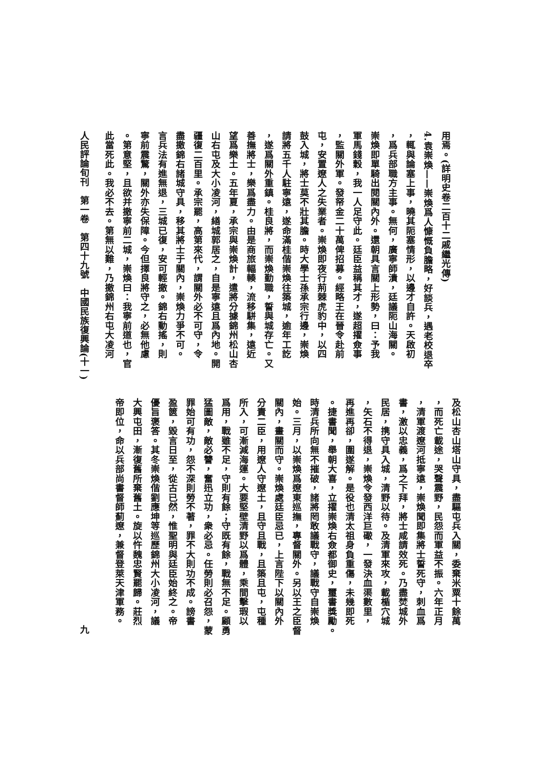用焉。(詳明史卷二百十二戚繼光傳)
4.袁崇煥——崇煥爲人慷慨負膽略，好談兵，遇老校退卒
，輒與論塞上事，曉其阨塞情形，以邊才自許。天啟初
，爲兵部職方主事。無何，廣寧師潰，廷議阨山海關。
崇煥即單騎出閱關內外。還朝具言關上形勢，曰：予我
軍馬錢穀，我一人足守此。廷臣益稱其才，遂超擢僉事
，監關外軍。發帑金二十萬俾招募。經略王在晉令赴前
屯，安置遼人之失業者。崇煥即夜行荊棘虎豹中，以四
鼓入城，將士莫不壯其膽。時大學士孫承宗行邊，崇煥
請將五千人駐寧遠，遂命滿桂偕崇煥往築城，逾年工訖
，遂爲關外重鎮。桂良將，而崇煥勤職，誓與城存亡。又
善撫將士，樂爲盡力。由是商旅輻輳，流移駢集，遠近
望爲樂土。五年夏，承宗與崇煥計，遣將分據錦州松山杏
山右屯及大小凌河，繕城郭居之，自是寧遠且爲內地。開
疆復二百里。承宗罷，高第來代，謂關外必不可守，令
盡撤錦右諸城守具，移其將士于關內，崇煥力爭不可。
言兵法有進無退，三城已復，安可輕撤。錦右動搖，則
寧前震驚，關外亦失保障。今但擇良將守之，必無他慮
。第意堅，且欲并撤寧前二城，崇煥曰：我寧前道也，官
此當死此。我必不去。第無以難，乃撤錦州右屯大凌河
及松山杏山塔山守具，盡驅屯兵入關，委棄米粟十餘萬
，而死亡載途，哭聲震野，民怨而軍益不振。六年正月
，清軍渡遼河抵寧遠，崇煥聞即集將士誓死守，刺血爲
書，激以忠義，爲之下拜，將士咸請效死。乃盡焚城外
民居，携守具入城，清野以待。及清軍來攻，載楯穴城
，矢石不得退，崇煥令發西洋巨礮，一發決血渠數里，
再進再卻，圍遂解。是役也清太祖身負重傷，未幾即死
。捷書聞，舉朝大喜，立擢崇煥右僉都御史，璽書獎勵。
時清兵所向無不摧破，諸將罔敢議戰守，議戰守自崇煥
始。三月，以崇煥爲遼東巡撫，專督關外。另以王之臣督
關內，畫關而守。崇煥處廷臣忌已，上言陛下以關內外
分責二臣，用遼人守遼土，且守且戰，且築且屯，屯種
所入，可漸減海運。大要堅壁清野以爲體，乘間擊瑕以
爲用，戰雖不足，守則有餘；守既有餘，戰無不足。顧勇
猛圖敵，敵必讐，奮迅立功，衆必忌。任勞則必召怨，蒙
罪始可有功，怨不深則勞不著，罪不大則功不成。謗書
盈篋，毀言日至，從古已然，惟聖明與廷臣始終之。帝
優旨褒答。其冬崇煥偕劉應坤等巡歷錦州大小凌河，議
大興屯田，漸復舊所棄舊土。旋以忤魏忠賢罷歸。莊烈
帝即位，命以兵部尚書督師薊遼，兼督登萊天津軍務。
人民評論旬刊　第一卷　第四十九號　中國民族復興論(十一) 九